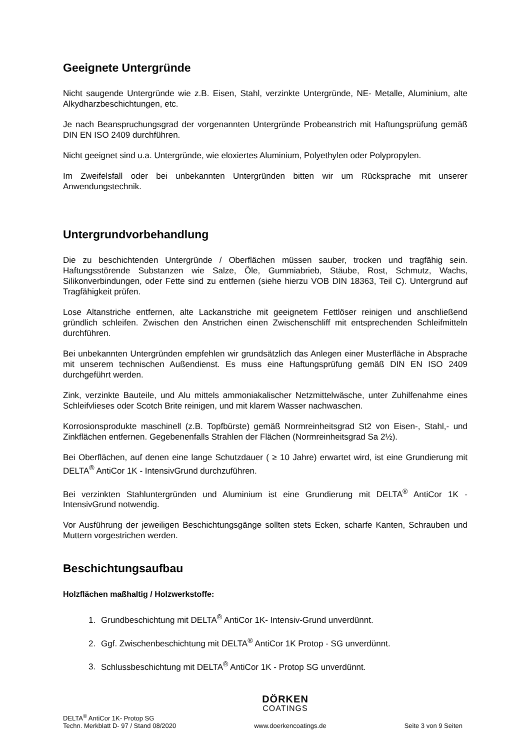Geeignete Untergründe
Nicht saugende Untergründe wie z.B. Eisen, Stahl, verzinkte Untergründe, NE- Metalle, Aluminium, alte Alkydharzbeschichtungen, etc.
Je nach Beanspruchungsgrad der vorgenannten Untergründe Probeanstrich mit Haftungsprüfung gemäß DIN EN ISO 2409 durchführen.
Nicht geeignet sind u.a. Untergründe, wie eloxiertes Aluminium, Polyethylen oder Polypropylen.
Im Zweifelsfall oder bei unbekannten Untergründen bitten wir um Rücksprache mit unserer Anwendungstechnik.
Untergrundvorbehandlung
Die zu beschichtenden Untergründe / Oberflächen müssen sauber, trocken und tragfähig sein. Haftungsstörende Substanzen wie Salze, Öle, Gummiabrieb, Stäube, Rost, Schmutz, Wachs, Silikonverbindungen, oder Fette sind zu entfernen (siehe hierzu VOB DIN 18363, Teil C). Untergrund auf Tragfähigkeit prüfen.
Lose Altanstriche entfernen, alte Lackanstriche mit geeignetem Fettlöser reinigen und anschließend gründlich schleifen. Zwischen den Anstrichen einen Zwischenschliff mit entsprechenden Schleifmitteln durchführen.
Bei unbekannten Untergründen empfehlen wir grundsätzlich das Anlegen einer Musterfläche in Absprache mit unserem technischen Außendienst. Es muss eine Haftungsprüfung gemäß DIN EN ISO 2409 durchgeführt werden.
Zink, verzinkte Bauteile, und Alu mittels ammoniakalischer Netzmittelwäsche, unter Zuhilfenahme eines Schleifvlieses oder Scotch Brite reinigen, und mit klarem Wasser nachwaschen.
Korrosionsprodukte maschinell (z.B. Topfbürste) gemäß Normreinheitsgrad St2 von Eisen-, Stahl,- und Zinkflächen entfernen. Gegebenenfalls Strahlen der Flächen (Normreinheitsgrad Sa 2½).
Bei Oberflächen, auf denen eine lange Schutzdauer ( ≥ 10 Jahre) erwartet wird, ist eine Grundierung mit DELTA<sup>®</sup> AntiCor 1K - IntensivGrund durchzuführen.
Bei verzinkten Stahluntergründen und Aluminium ist eine Grundierung mit DELTA<sup>®</sup> AntiCor 1K - IntensivGrund notwendig.
Vor Ausführung der jeweiligen Beschichtungsgänge sollten stets Ecken, scharfe Kanten, Schrauben und Muttern vorgestrichen werden.
Beschichtungsaufbau
Holzflächen maßhaltig / Holzwerkstoffe:
1. Grundbeschichtung mit DELTA<sup>®</sup> AntiCor 1K- Intensiv-Grund unverdünnt.
2. Ggf. Zwischenbeschichtung mit DELTA<sup>®</sup> AntiCor 1K Protop - SG unverdünnt.
3. Schlussbeschichtung mit DELTA<sup>®</sup> AntiCor 1K - Protop SG unverdünnt.
DÖRKEN
COATINGS
DELTA<sup>®</sup> AntiCor 1K- Protop SG
Techn. Merkblatt D- 97 / Stand 08/2020
www.doerkencoatings.de
Seite 3 von 9 Seiten